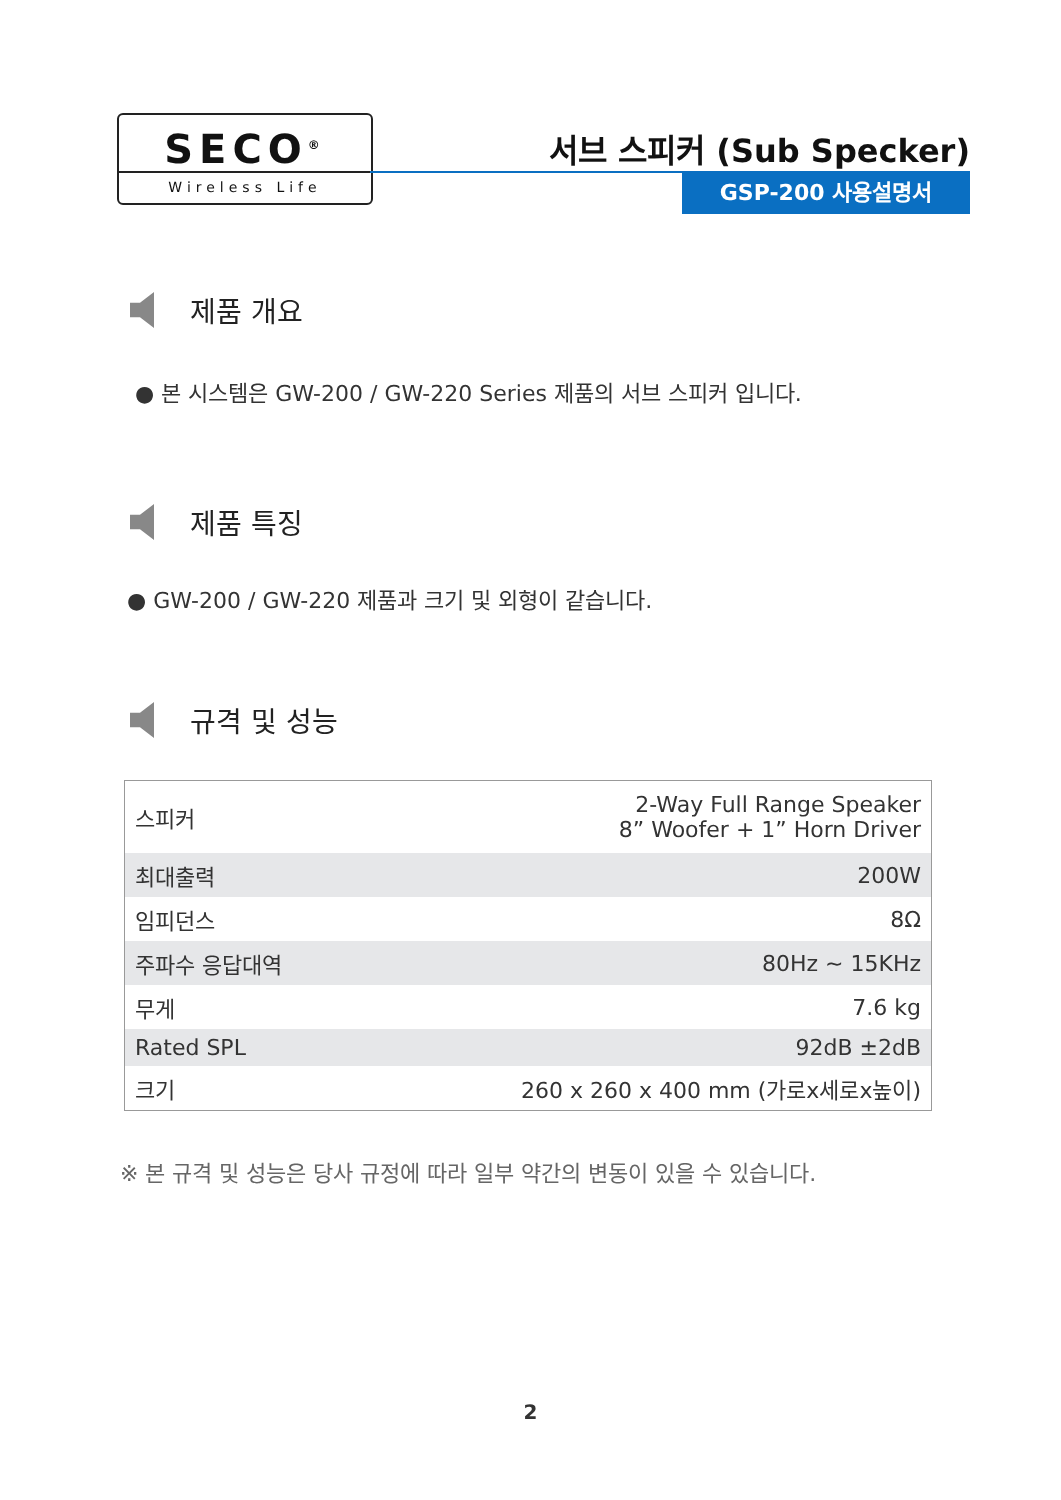SECO<sup>®</sup>
Wireless Life
서브 스피커 (Sub Specker)
GSP-200 사용설명서
제품 개요
● 본 시스템은 GW-200 / GW-220 Series 제품의 서브 스피커 입니다.
제품 특징
● GW-200 / GW-220 제품과 크기 및 외형이 같습니다.
규격 및 성능
| 스피커 | 2-Way Full Range Speaker 8” Woofer + 1” Horn Driver |
| 최대출력 | 200W |
| 임피던스 | 8Ω |
| 주파수 응답대역 | 80Hz ~ 15KHz |
| 무게 | 7.6 kg |
| Rated SPL | 92dB ±2dB |
| 크기 | 260 x 260 x 400 mm (가로x세로x높이) |
※ 본 규격 및 성능은 당사 규정에 따라 일부 약간의 변동이 있을 수 있습니다.
2